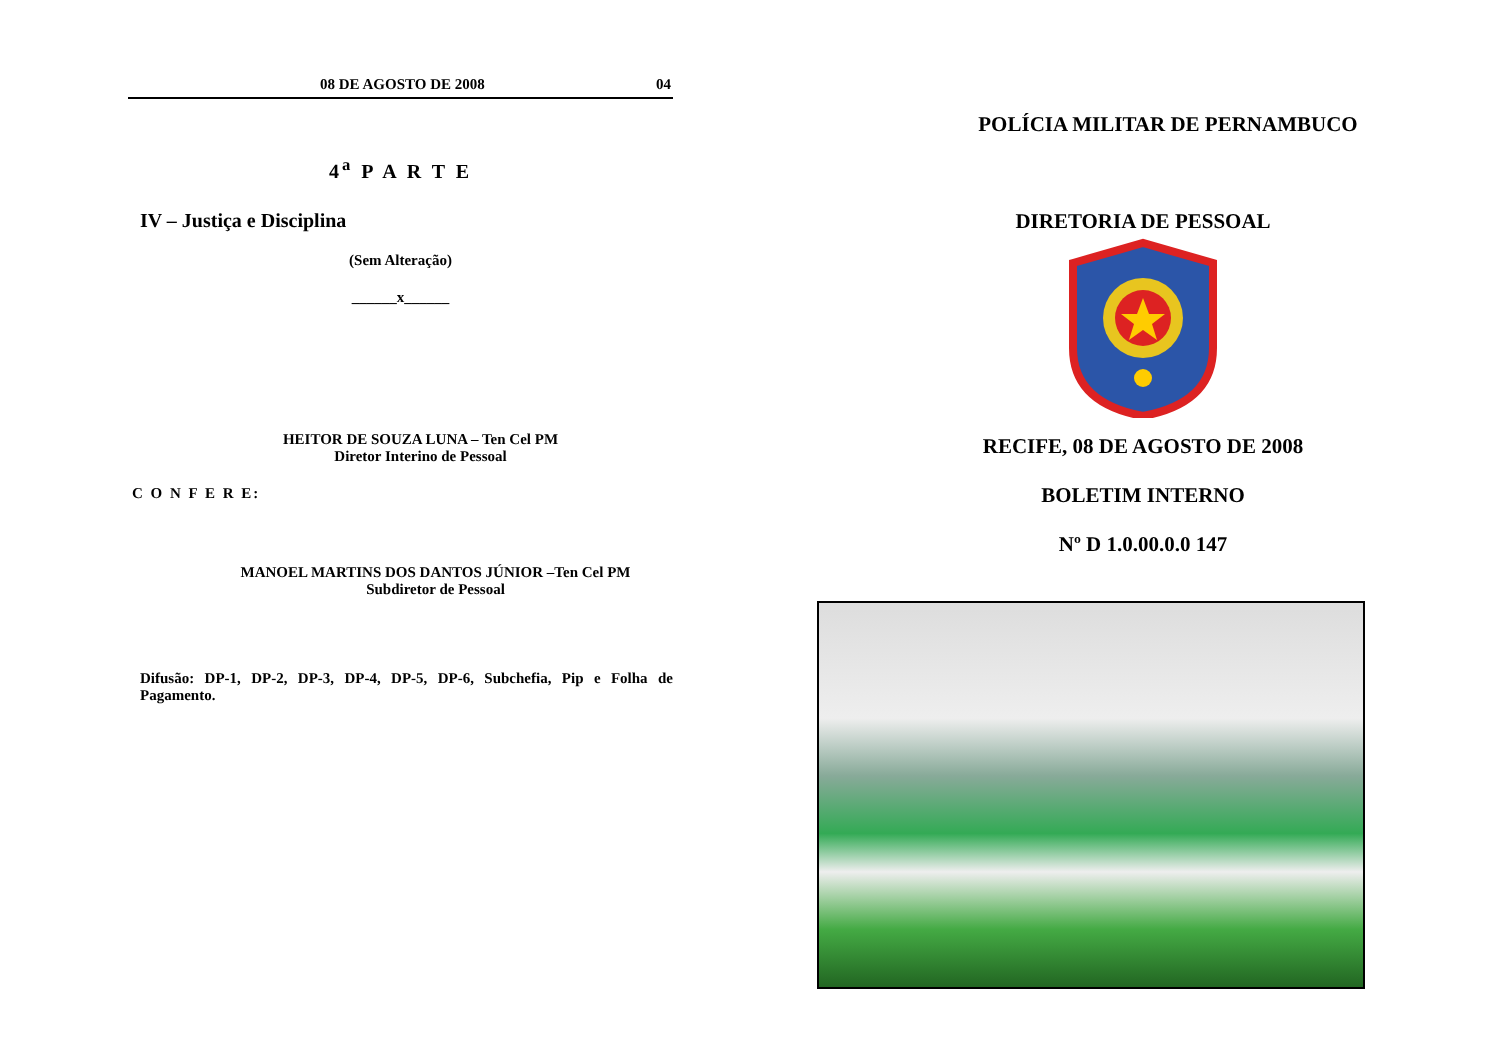08 DE AGOSTO DE 2008 04
4<sup>a</sup> P A R T E
IV – Justiça e Disciplina
(Sem Alteração)
______x______
HEITOR DE SOUZA LUNA – Ten Cel PM
Diretor Interino de Pessoal
C O N F E R E:
MANOEL MARTINS DOS DANTOS JÚNIOR –Ten Cel PM
Subdiretor de Pessoal
Difusão: DP-1, DP-2, DP-3, DP-4, DP-5, DP-6, Subchefia, Pip e Folha de Pagamento.
POLÍCIA MILITAR DE PERNAMBUCO
DIRETORIA DE PESSOAL
RECIFE, 08 DE AGOSTO DE 2008
BOLETIM INTERNO
Nº D 1.0.00.0.0 147